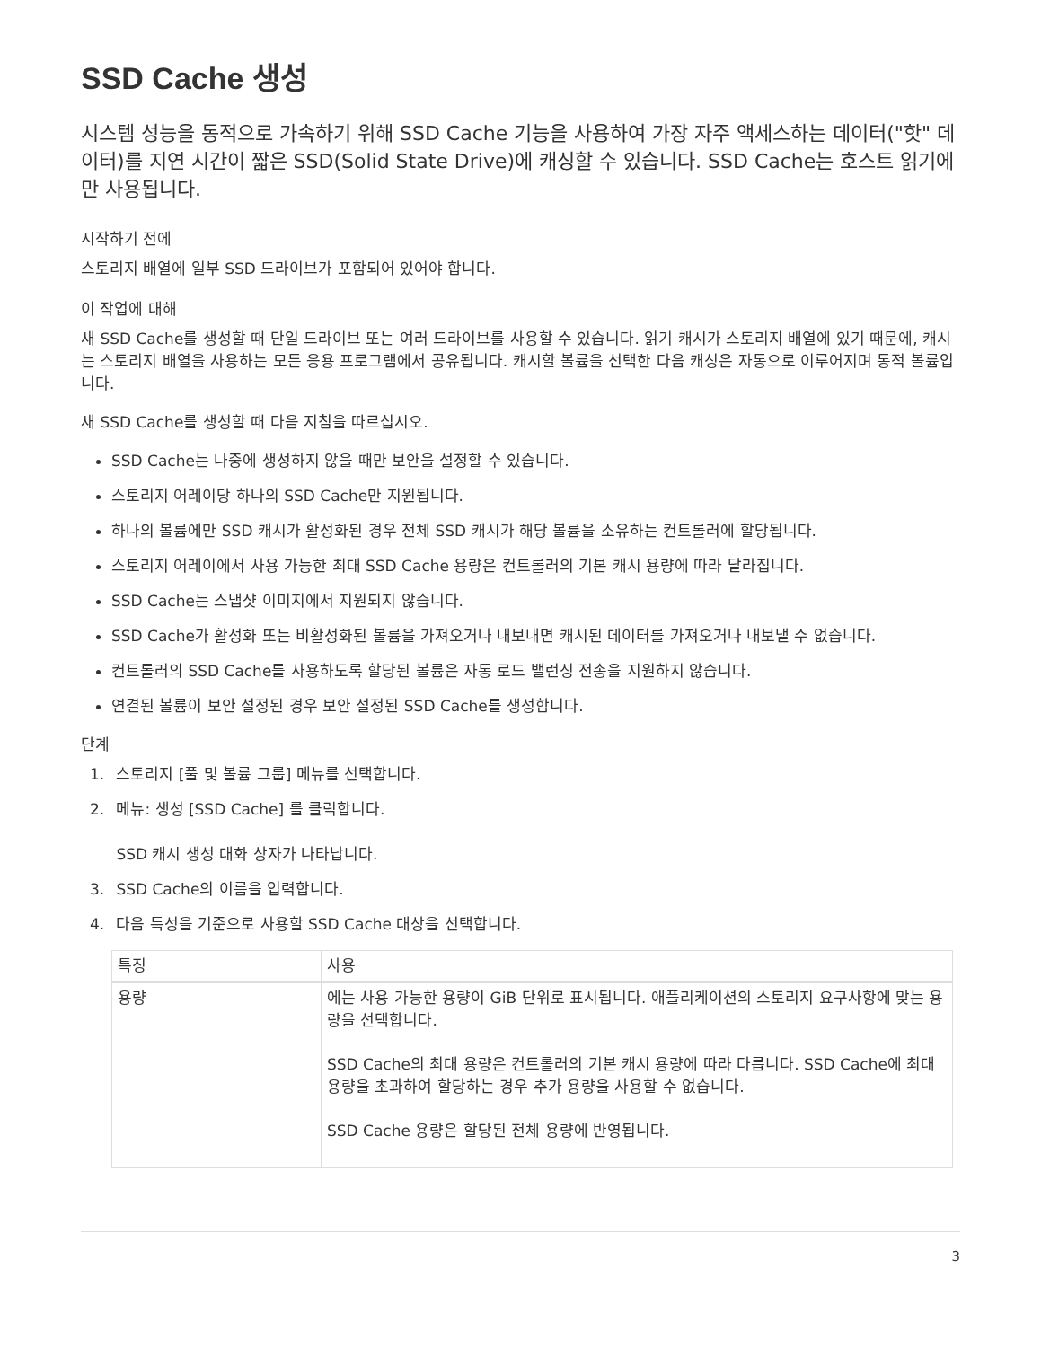SSD Cache 생성
시스템 성능을 동적으로 가속하기 위해 SSD Cache 기능을 사용하여 가장 자주 액세스하는 데이터("핫" 데이터)를 지연 시간이 짧은 SSD(Solid State Drive)에 캐싱할 수 있습니다. SSD Cache는 호스트 읽기에만 사용됩니다.
시작하기 전에
스토리지 배열에 일부 SSD 드라이브가 포함되어 있어야 합니다.
이 작업에 대해
새 SSD Cache를 생성할 때 단일 드라이브 또는 여러 드라이브를 사용할 수 있습니다. 읽기 캐시가 스토리지 배열에 있기 때문에, 캐시는 스토리지 배열을 사용하는 모든 응용 프로그램에서 공유됩니다. 캐시할 볼륨을 선택한 다음 캐싱은 자동으로 이루어지며 동적 볼륨입니다.
새 SSD Cache를 생성할 때 다음 지침을 따르십시오.
SSD Cache는 나중에 생성하지 않을 때만 보안을 설정할 수 있습니다.
스토리지 어레이당 하나의 SSD Cache만 지원됩니다.
하나의 볼륨에만 SSD 캐시가 활성화된 경우 전체 SSD 캐시가 해당 볼륨을 소유하는 컨트롤러에 할당됩니다.
스토리지 어레이에서 사용 가능한 최대 SSD Cache 용량은 컨트롤러의 기본 캐시 용량에 따라 달라집니다.
SSD Cache는 스냅샷 이미지에서 지원되지 않습니다.
SSD Cache가 활성화 또는 비활성화된 볼륨을 가져오거나 내보내면 캐시된 데이터를 가져오거나 내보낼 수 없습니다.
컨트롤러의 SSD Cache를 사용하도록 할당된 볼륨은 자동 로드 밸런싱 전송을 지원하지 않습니다.
연결된 볼륨이 보안 설정된 경우 보안 설정된 SSD Cache를 생성합니다.
단계
1. 스토리지 [풀 및 볼륨 그룹] 메뉴를 선택합니다.
2. 메뉴: 생성 [SSD Cache] 를 클릭합니다.
SSD 캐시 생성 대화 상자가 나타납니다.
3. SSD Cache의 이름을 입력합니다.
4. 다음 특성을 기준으로 사용할 SSD Cache 대상을 선택합니다.
| 특징 | 사용 |
| --- | --- |
| 용량 | 에는 사용 가능한 용량이 GiB 단위로 표시됩니다. 애플리케이션의 스토리지 요구사항에 맞는 용량을 선택합니다. SSD Cache의 최대 용량은 컨트롤러의 기본 캐시 용량에 따라 다릅니다. SSD Cache에 최대 용량을 초과하여 할당하는 경우 추가 용량을 사용할 수 없습니다. SSD Cache 용량은 할당된 전체 용량에 반영됩니다. |
3